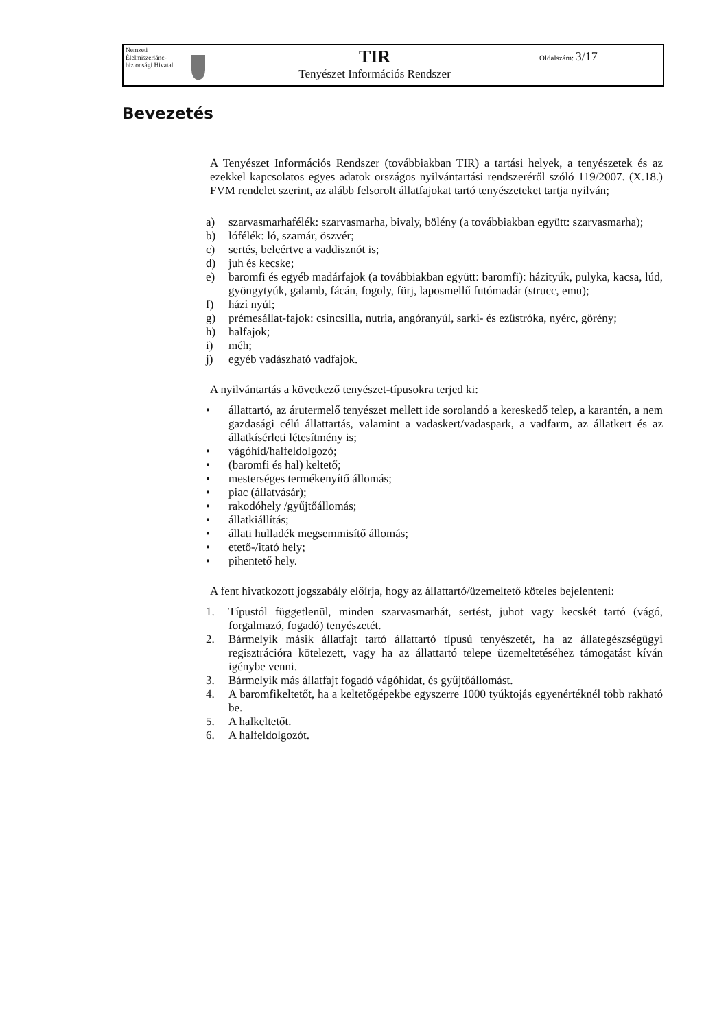Nemzeti Élelmiszerlánc-biztonsági Hivatal
TIR
Tenyészet Információs Rendszer
Oldalszám: 3/17
Bevezetés
A Tenyészet Információs Rendszer (továbbiakban TIR) a tartási helyek, a tenyészetek és az ezekkel kapcsolatos egyes adatok országos nyilvántartási rendszeréről szóló 119/2007. (X.18.) FVM rendelet szerint, az alább felsorolt állatfajokat tartó tenyészeteket tartja nyilván;
a) szarvasmarhafélék: szarvasmarha, bivaly, bölény (a továbbiakban együtt: szarvasmarha);
b) lófélék: ló, szamár, öszvér;
c) sertés, beleértve a vaddisznót is;
d) juh és kecske;
e) baromfi és egyéb madárfajok (a továbbiakban együtt: baromfi): házityúk, pulyka, kacsa, lúd, gyöngytyúk, galamb, fácán, fogoly, fürj, laposmellű futómadár (strucc, emu);
f) házi nyúl;
g) prémesállat-fajok: csincsilla, nutria, angóranyúl, sarki- és ezüstróka, nyérc, görény;
h) halfajok;
i) méh;
j) egyéb vadászható vadfajok.
A nyilvántartás a következő tenyészet-típusokra terjed ki:
• állattartó, az árutermelő tenyészet mellett ide sorolandó a kereskedő telep, a karantén, a nem gazdasági célú állattartás, valamint a vadaskert/vadaspark, a vadfarm, az állatkert és az állatkísérleti létesítmény is;
• vágóhíd/halfeldolgozó;
• (baromfi és hal) keltető;
• mesterséges termékenyítő állomás;
• piac (állatvásár);
• rakodóhely /gyűjtőállomás;
• állatkiállítás;
• állati hulladék megsemmisítő állomás;
• etető-/itató hely;
• pihentető hely.
A fent hivatkozott jogszabály előírja, hogy az állattartó/üzemeltető köteles bejelenteni:
1. Típustól függetlenül, minden szarvasmarhát, sertést, juhot vagy kecskét tartó (vágó, forgalmazó, fogadó) tenyészetét.
2. Bármelyik másik állatfajt tartó állattartó típusú tenyészetét, ha az állategészségügyi regisztrációra kötelezett, vagy ha az állattartó telepe üzemeltetéséhez támogatást kíván igénybe venni.
3. Bármelyik más állatfajt fogadó vágóhidat, és gyűjtőállomást.
4. A baromfikeltetőt, ha a keltetőgépekbe egyszerre 1000 tyúktojás egyenértéknél több rakható be.
5. A halkeltetőt.
6. A halfeldolgozót.